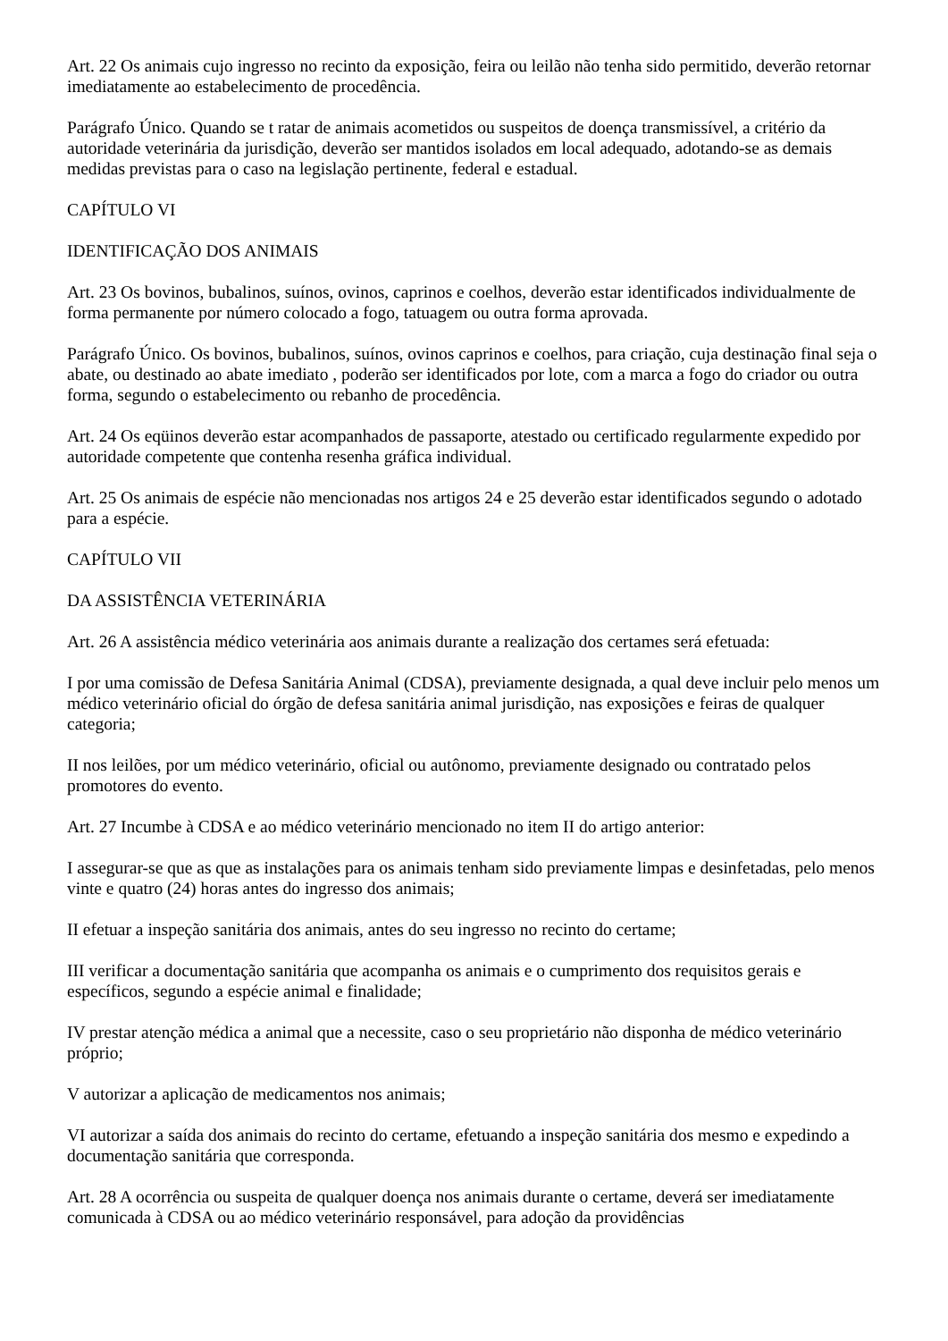Art. 22 Os animais cujo ingresso no recinto da exposição, feira ou leilão não tenha sido permitido, deverão retornar imediatamente ao estabelecimento de procedência.
Parágrafo Único. Quando se t ratar de animais acometidos ou suspeitos de doença transmissível, a critério da autoridade veterinária da jurisdição, deverão ser mantidos isolados em local adequado, adotando-se as demais medidas previstas para o caso na legislação pertinente, federal e estadual.
CAPÍTULO VI
IDENTIFICAÇÃO DOS ANIMAIS
Art. 23 Os bovinos, bubalinos, suínos, ovinos, caprinos e coelhos, deverão estar identificados individualmente de forma permanente por número colocado a fogo, tatuagem ou outra forma aprovada.
Parágrafo Único. Os bovinos, bubalinos, suínos, ovinos caprinos e coelhos, para criação, cuja destinação final seja o abate, ou destinado ao abate imediato , poderão ser identificados por lote, com a marca a fogo do criador ou outra forma, segundo o estabelecimento ou rebanho de procedência.
Art. 24 Os eqüinos deverão estar acompanhados de passaporte, atestado ou certificado regularmente expedido por autoridade competente que contenha resenha gráfica individual.
Art. 25 Os animais de espécie não mencionadas nos artigos 24 e 25 deverão estar identificados segundo o adotado para a espécie.
CAPÍTULO VII
DA ASSISTÊNCIA VETERINÁRIA
Art. 26 A assistência médico veterinária aos animais durante a realização dos certames será efetuada:
I por uma comissão de Defesa Sanitária Animal (CDSA), previamente designada, a qual deve incluir pelo menos um médico veterinário oficial do órgão de defesa sanitária animal jurisdição, nas exposições e feiras de qualquer categoria;
II nos leilões, por um médico veterinário, oficial ou autônomo, previamente designado ou contratado pelos promotores do evento.
Art. 27 Incumbe à CDSA e ao médico veterinário mencionado no item II do artigo anterior:
I assegurar-se que as que as instalações para os animais tenham sido previamente limpas e desinfetadas, pelo menos vinte e quatro (24) horas antes do ingresso dos animais;
II efetuar a inspeção sanitária dos animais, antes do seu ingresso no recinto do certame;
III verificar a documentação sanitária que acompanha os animais e o cumprimento dos requisitos gerais e específicos, segundo a espécie animal e finalidade;
IV prestar atenção médica a animal que a necessite, caso o seu proprietário não disponha de médico veterinário próprio;
V autorizar a aplicação de medicamentos nos animais;
VI autorizar a saída dos animais do recinto do certame, efetuando a inspeção sanitária dos mesmo e expedindo a documentação sanitária que corresponda.
Art. 28 A ocorrência ou suspeita de qualquer doença nos animais durante o certame, deverá ser imediatamente comunicada à CDSA ou ao médico veterinário responsável, para adoção da providências